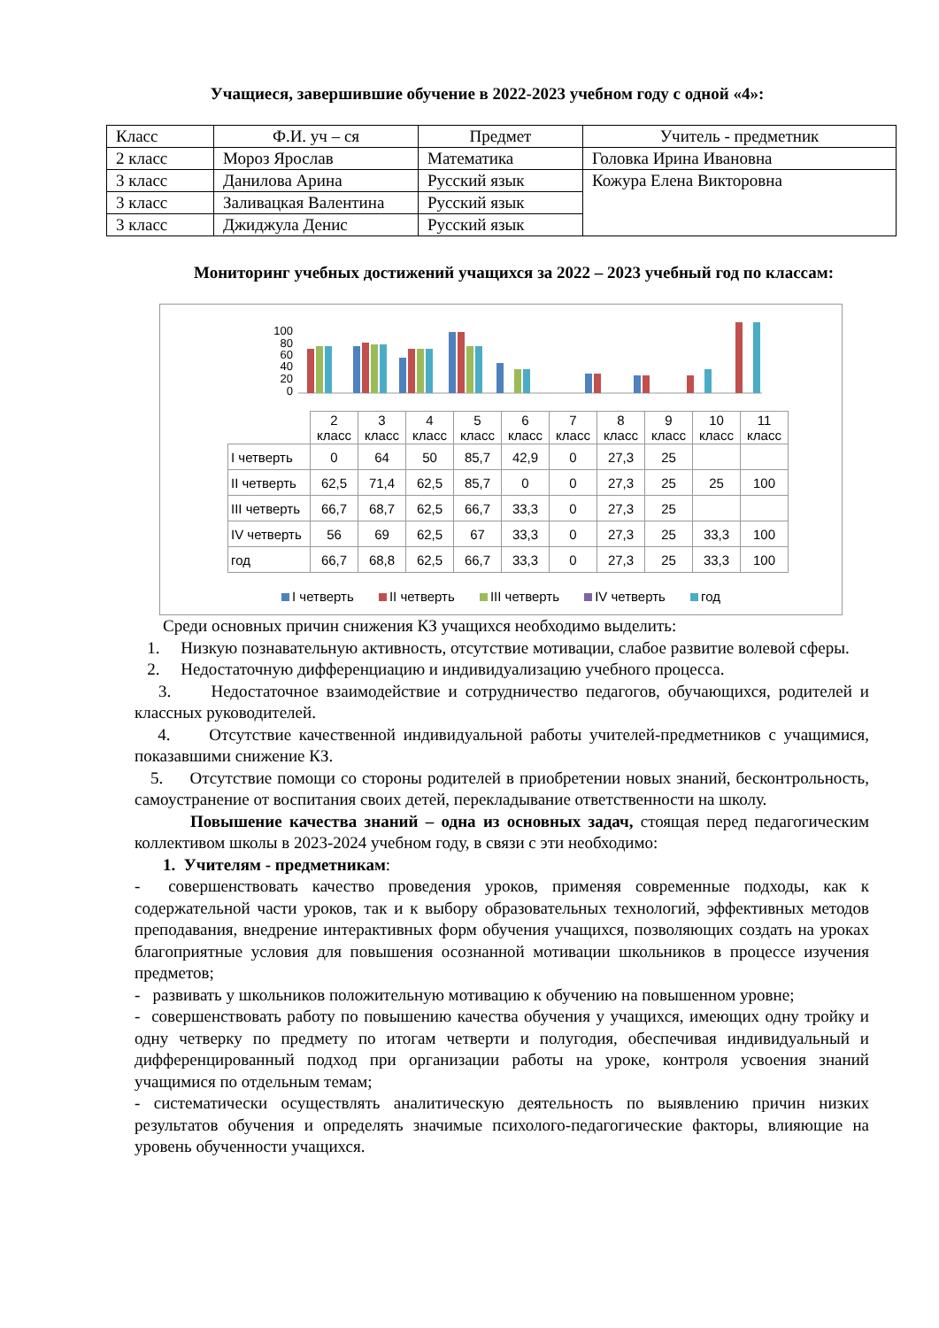Учащиеся, завершившие обучение в 2022-2023 учебном году с одной «4»:
| Класс | Ф.И. уч – ся | Предмет | Учитель - предметник |
| 2 класс | Мороз Ярослав | Математика | Головка Ирина Ивановна |
| 3 класс | Данилова Арина | Русский язык | Кожура Елена Викторовна |
| 3 класс | Заливацкая Валентина | Русский язык | |
| 3 класс | Джиджула Денис | Русский язык | |
Мониторинг учебных достижений учащихся за 2022 – 2023 учебный год по классам:
100
80
60
40
20
0
| | 2 класс | 3 класс | 4 класс | 5 класс | 6 класс | 7 класс | 8 класс | 9 класс | 10 класс | 11 класс |
| I четверть | 0 | 64 | 50 | 85,7 | 42,9 | 0 | 27,3 | 25 | | |
| II четверть | 62,5 | 71,4 | 62,5 | 85,7 | 0 | 0 | 27,3 | 25 | 25 | 100 |
| III четверть | 66,7 | 68,7 | 62,5 | 66,7 | 33,3 | 0 | 27,3 | 25 | | |
| IV четверть | 56 | 69 | 62,5 | 67 | 33,3 | 0 | 27,3 | 25 | 33,3 | 100 |
| год | 66,7 | 68,8 | 62,5 | 66,7 | 33,3 | 0 | 27,3 | 25 | 33,3 | 100 |
I четверть II четверть III четверть IV четверть год
Среди основных причин снижения КЗ учащихся необходимо выделить:
1. Низкую познавательную активность, отсутствие мотивации, слабое развитие волевой сферы.
2. Недостаточную дифференциацию и индивидуализацию учебного процесса.
3. Недостаточное взаимодействие и сотрудничество педагогов, обучающихся, родителей и классных руководителей.
4. Отсутствие качественной индивидуальной работы учителей-предметников с учащимися, показавшими снижение КЗ.
5. Отсутствие помощи со стороны родителей в приобретении новых знаний, бесконтрольность, самоустранение от воспитания своих детей, перекладывание ответственности на школу.
Повышение качества знаний – одна из основных задач, стоящая перед педагогическим коллективом школы в 2023-2024 учебном году, в связи с эти необходимо:
1. Учителям - предметникам:
- совершенствовать качество проведения уроков, применяя современные подходы, как к содержательной части уроков, так и к выбору образовательных технологий, эффективных методов преподавания, внедрение интерактивных форм обучения учащихся, позволяющих создать на уроках благоприятные условия для повышения осознанной мотивации школьников в процессе изучения предметов;
- развивать у школьников положительную мотивацию к обучению на повышенном уровне;
- совершенствовать работу по повышению качества обучения у учащихся, имеющих одну тройку и одну четверку по предмету по итогам четверти и полугодия, обеспечивая индивидуальный и дифференцированный подход при организации работы на уроке, контроля усвоения знаний учащимися по отдельным темам;
- систематически осуществлять аналитическую деятельность по выявлению причин низких результатов обучения и определять значимые психолого-педагогические факторы, влияющие на уровень обученности учащихся.